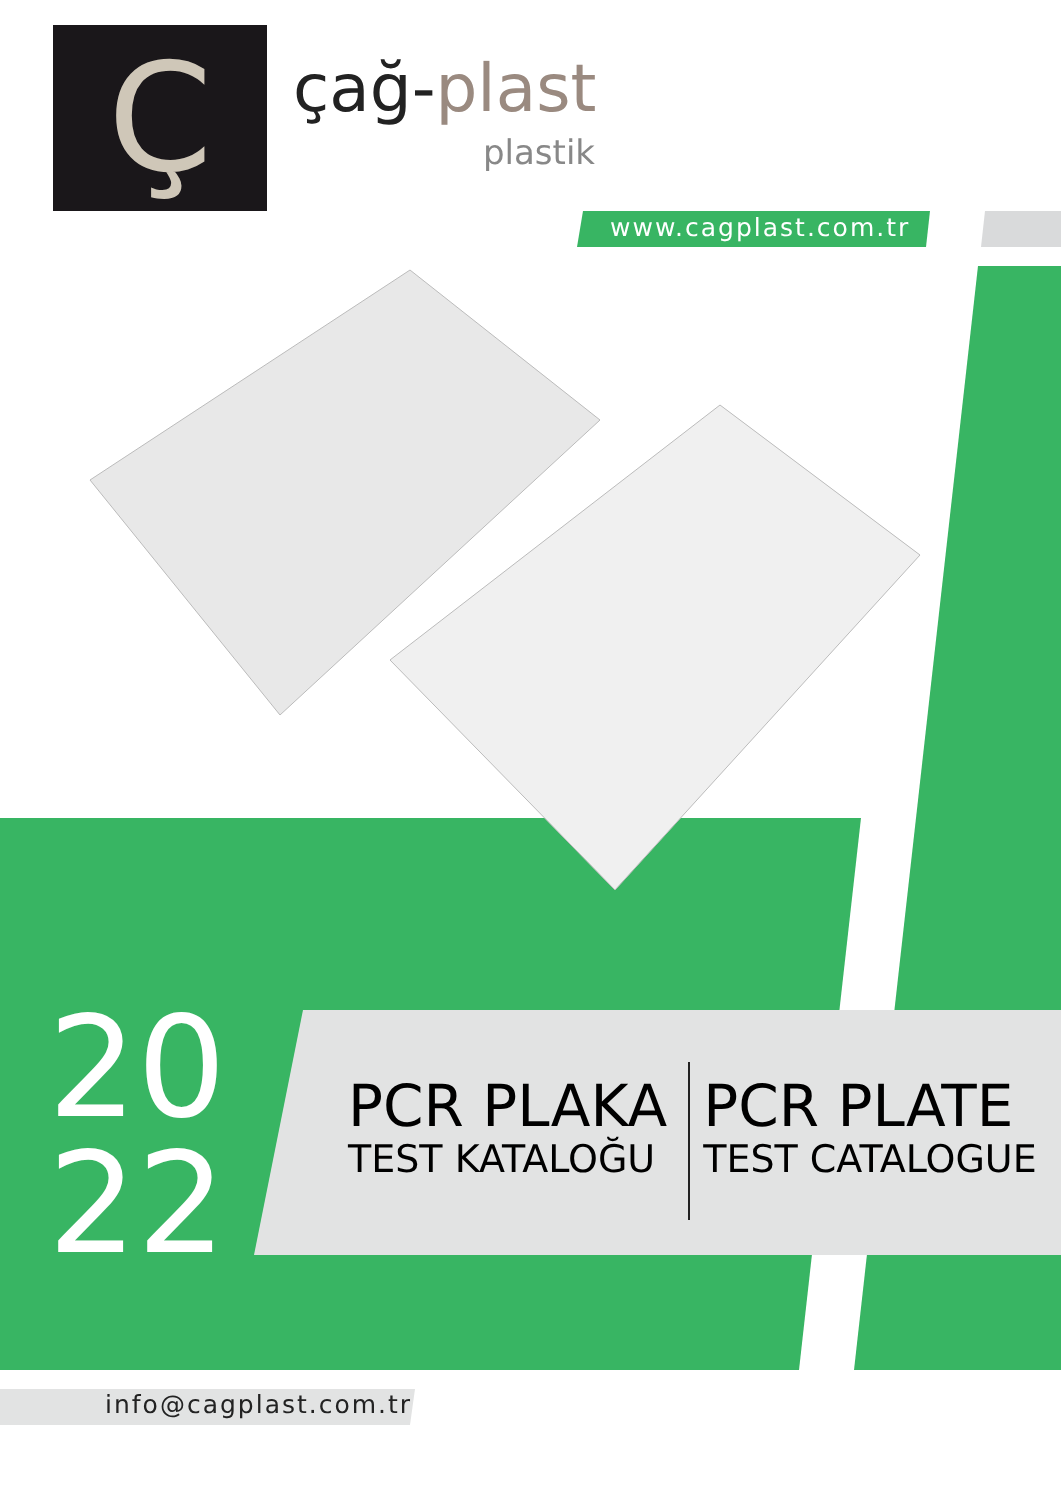Ç
çağ-plast
plastik
www.cagplast.com.tr
20
22
PCR PLAKA
TEST KATALOĞU
PCR PLATE
TEST CATALOGUE
info@cagplast.com.tr